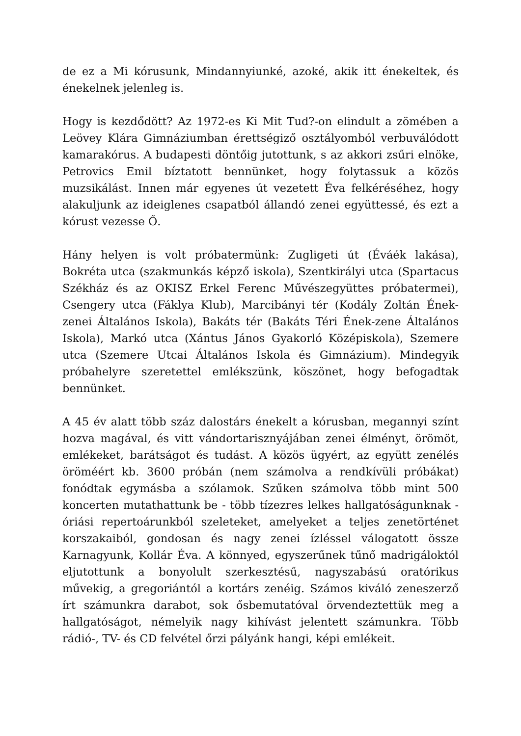de ez a Mi kórusunk, Mindannyiunké, azoké, akik itt énekeltek, és énekelnek jelenleg is.
Hogy is kezdődött? Az 1972-es Ki Mit Tud?-on elindult a zömében a Leövey Klára Gimnáziumban érettségiző osztályomból verbuválódott kamarakórus. A budapesti döntőig jutottunk, s az akkori zsűri elnöke, Petrovics Emil bíztatott bennünket, hogy folytassuk a közös muzsikálást. Innen már egyenes út vezetett Éva felkéréséhez, hogy alakuljunk az ideiglenes csapatból állandó zenei együttessé, és ezt a kórust vezesse Ő.
Hány helyen is volt próbatermünk: Zugligeti út (Éváék lakása), Bokréta utca (szakmunkás képző iskola), Szentkirályi utca (Spartacus Székház és az OKISZ Erkel Ferenc Művészegyüttes próbatermei), Csengery utca (Fáklya Klub), Marcibányi tér (Kodály Zoltán Ének-zenei Általános Iskola), Bakáts tér (Bakáts Téri Ének-zene Általános Iskola), Markó utca (Xántus János Gyakorló Középiskola), Szemere utca (Szemere Utcai Általános Iskola és Gimnázium). Mindegyik próbahelyre szeretettel emlékszünk, köszönet, hogy befogadtak bennünket.
A 45 év alatt több száz dalostárs énekelt a kórusban, megannyi színt hozva magával, és vitt vándortarisznyájában zenei élményt, örömöt, emlékeket, barátságot és tudást. A közös ügyért, az együtt zenélés öröméért kb. 3600 próbán (nem számolva a rendkívüli próbákat) fonódtak egymásba a szólamok. Szűken számolva több mint 500 koncerten mutathattunk be - több tízezres lelkes hallgatóságunknak - óriási repertoárunkból szeleteket, amelyeket a teljes zenetörténet korszakaiból, gondosan és nagy zenei ízléssel válogatott össze Karnagyunk, Kollár Éva. A könnyed, egyszerűnek tűnő madrigáloktól eljutottunk a bonyolult szerkesztésű, nagyszabású oratórikus művekig, a gregoriántól a kortárs zenéig. Számos kiváló zeneszerző írt számunkra darabot, sok ősbemutatóval örvendeztettük meg a hallgatóságot, némelyik nagy kihívást jelentett számunkra. Több rádió-, TV- és CD felvétel őrzi pályánk hangi, képi emlékeit.